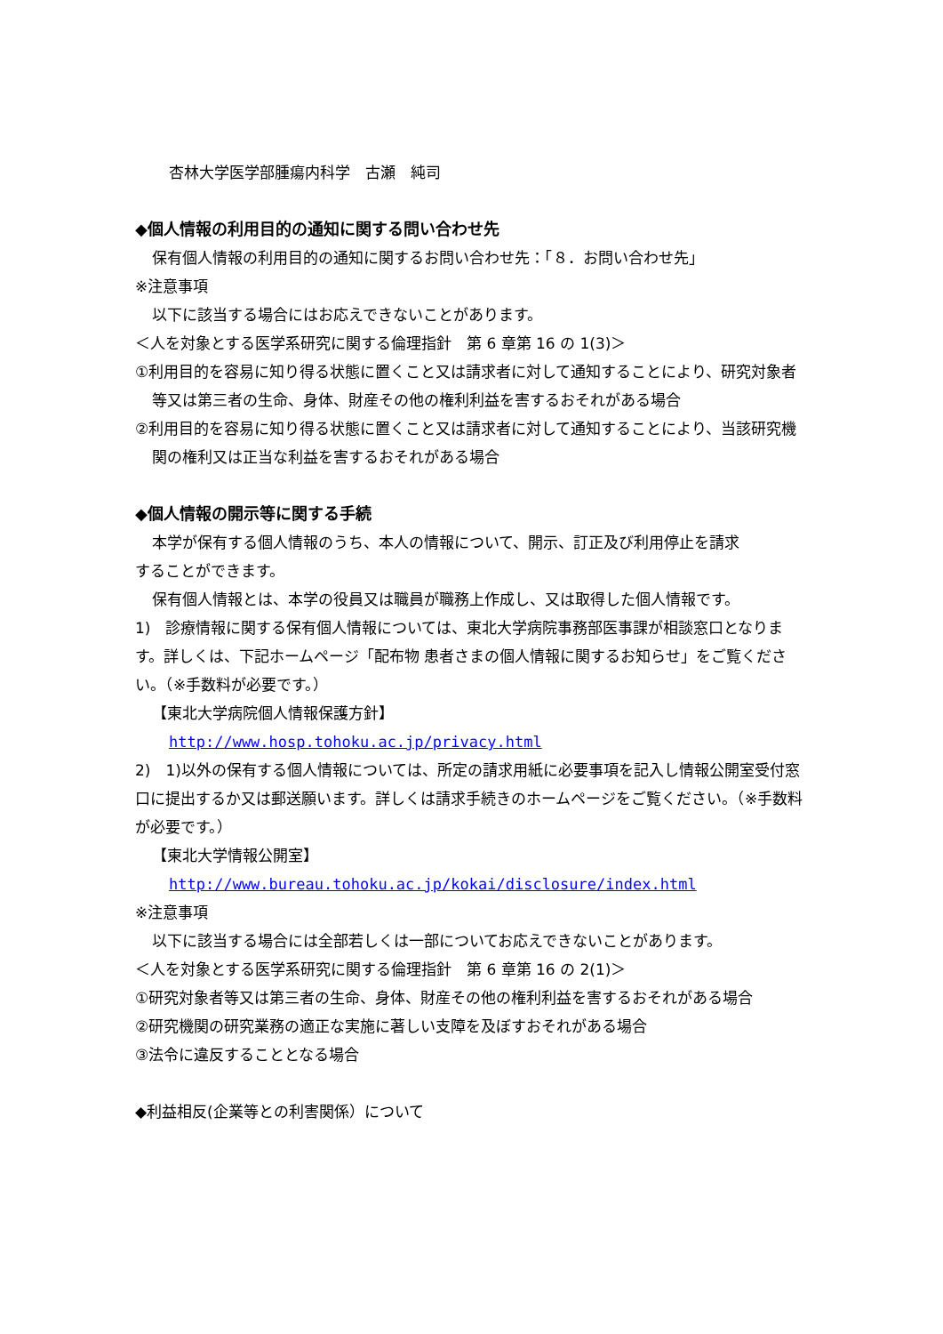杏林大学医学部腫瘍内科学　古瀬　純司
◆個人情報の利用目的の通知に関する問い合わせ先
保有個人情報の利用目的の通知に関するお問い合わせ先：「８．お問い合わせ先」
※注意事項
以下に該当する場合にはお応えできないことがあります。
＜人を対象とする医学系研究に関する倫理指針　第 6 章第 16 の 1(3)＞
①利用目的を容易に知り得る状態に置くこと又は請求者に対して通知することにより、研究対象者等又は第三者の生命、身体、財産その他の権利利益を害するおそれがある場合
②利用目的を容易に知り得る状態に置くこと又は請求者に対して通知することにより、当該研究機関の権利又は正当な利益を害するおそれがある場合
◆個人情報の開示等に関する手続
本学が保有する個人情報のうち、本人の情報について、開示、訂正及び利用停止を請求
することができます。
保有個人情報とは、本学の役員又は職員が職務上作成し、又は取得した個人情報です。
1)　診療情報に関する保有個人情報については、東北大学病院事務部医事課が相談窓口となります。詳しくは、下記ホームページ「配布物 患者さまの個人情報に関するお知らせ」をご覧ください。（※手数料が必要です。）
【東北大学病院個人情報保護方針】
http://www.hosp.tohoku.ac.jp/privacy.html
2)　1)以外の保有する個人情報については、所定の請求用紙に必要事項を記入し情報公開室受付窓口に提出するか又は郵送願います。詳しくは請求手続きのホームページをご覧ください。（※手数料が必要です。）
【東北大学情報公開室】
http://www.bureau.tohoku.ac.jp/kokai/disclosure/index.html
※注意事項
以下に該当する場合には全部若しくは一部についてお応えできないことがあります。
＜人を対象とする医学系研究に関する倫理指針　第 6 章第 16 の 2(1)＞
①研究対象者等又は第三者の生命、身体、財産その他の権利利益を害するおそれがある場合
②研究機関の研究業務の適正な実施に著しい支障を及ぼすおそれがある場合
③法令に違反することとなる場合
◆利益相反(企業等との利害関係）について